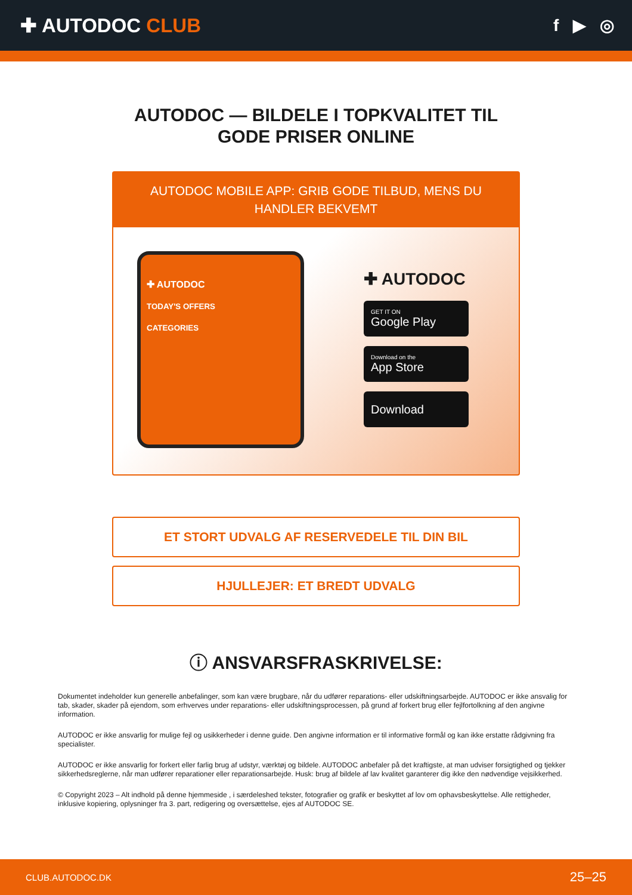✚ AUTODOC CLUB
f ▶ ◎
AUTODOC — BILDELE I TOPKVALITET TIL GODE PRISER ONLINE
AUTODOC MOBILE APP: GRIB GODE TILBUD, MENS DU HANDLER BEKVEMT
✚ AUTODOC
TODAY'S OFFERS
CATEGORIES
✚ AUTODOC
GET IT ON
Google Play
Download on the
App Store
Download
ET STORT UDVALG AF RESERVEDELE TIL DIN BIL
HJULLEJER: ET BREDT UDVALG
ⓘ ANSVARSFRASKRIVELSE:
Dokumentet indeholder kun generelle anbefalinger, som kan være brugbare, når du udfører reparations- eller udskiftningsarbejde. AUTODOC er ikke ansvalig for tab, skader, skader på ejendom, som erhverves under reparations- eller udskiftningsprocessen, på grund af forkert brug eller fejlfortolkning af den angivne information.
AUTODOC er ikke ansvarlig for mulige fejl og usikkerheder i denne guide. Den angivne information er til informative formål og kan ikke erstatte rådgivning fra specialister.
AUTODOC er ikke ansvarlig for forkert eller farlig brug af udstyr, værktøj og bildele. AUTODOC anbefaler på det kraftigste, at man udviser forsigtighed og tjekker sikkerhedsreglerne, når man udfører reparationer eller reparationsarbejde. Husk: brug af bildele af lav kvalitet garanterer dig ikke den nødvendige vejsikkerhed.
© Copyright 2023 – Alt indhold på denne hjemmeside , i særdeleshed tekster, fotografier og grafik er beskyttet af lov om ophavsbeskyttelse. Alle rettigheder, inklusive kopiering, oplysninger fra 3. part, redigering og oversættelse, ejes af AUTODOC SE.
CLUB.AUTODOC.DK 25–25